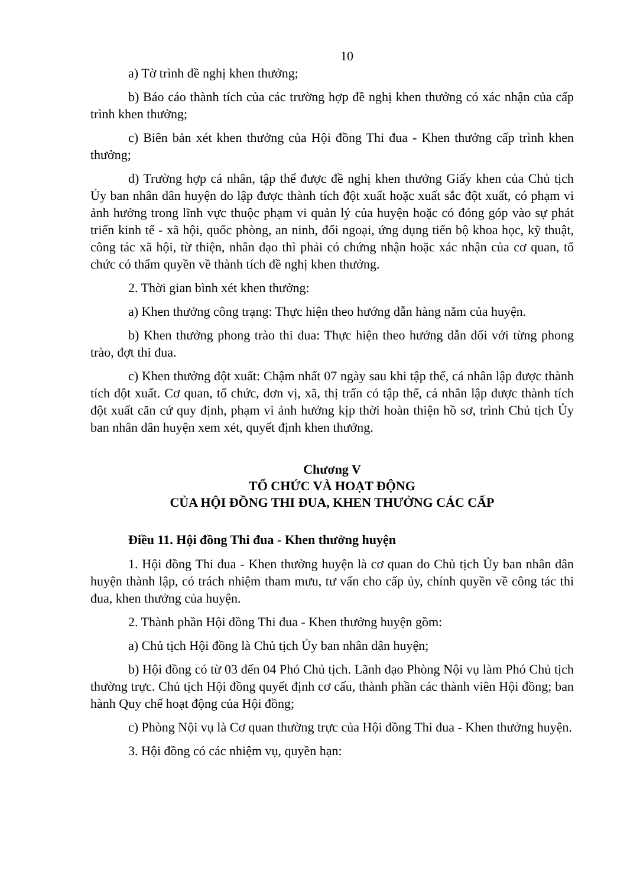10
a) Tờ trình đề nghị khen thưởng;
b) Báo cáo thành tích của các trường hợp đề nghị khen thưởng có xác nhận của cấp trình khen thưởng;
c) Biên bản xét khen thưởng của Hội đồng Thi đua - Khen thưởng cấp trình khen thưởng;
d) Trường hợp cá nhân, tập thể được đề nghị khen thưởng Giấy khen của Chủ tịch Ủy ban nhân dân huyện do lập được thành tích đột xuất hoặc xuất sắc đột xuất, có phạm vi ảnh hưởng trong lĩnh vực thuộc phạm vi quản lý của huyện hoặc có đóng góp vào sự phát triển kinh tế - xã hội, quốc phòng, an ninh, đối ngoại, ứng dụng tiến bộ khoa học, kỹ thuật, công tác xã hội, từ thiện, nhân đạo thì phải có chứng nhận hoặc xác nhận của cơ quan, tổ chức có thẩm quyền về thành tích đề nghị khen thưởng.
2. Thời gian bình xét khen thưởng:
a) Khen thưởng công trạng: Thực hiện theo hướng dẫn hàng năm của huyện.
b) Khen thưởng phong trào thi đua: Thực hiện theo hướng dẫn đối với từng phong trào, đợt thi đua.
c) Khen thưởng đột xuất: Chậm nhất 07 ngày sau khi tập thể, cá nhân lập được thành tích đột xuất. Cơ quan, tổ chức, đơn vị, xã, thị trấn có tập thể, cá nhân lập được thành tích đột xuất căn cứ quy định, phạm vi ảnh hưởng kịp thời hoàn thiện hồ sơ, trình Chủ tịch Ủy ban nhân dân huyện xem xét, quyết định khen thưởng.
Chương V
TỔ CHỨC VÀ HOẠT ĐỘNG
CỦA HỘI ĐỒNG THI ĐUA, KHEN THƯỞNG CÁC CẤP
Điều 11. Hội đồng Thi đua - Khen thưởng huyện
1. Hội đồng Thi đua - Khen thưởng huyện là cơ quan do Chủ tịch Ủy ban nhân dân huyện thành lập, có trách nhiệm tham mưu, tư vấn cho cấp ủy, chính quyền về công tác thi đua, khen thưởng của huyện.
2. Thành phần Hội đồng Thi đua - Khen thưởng huyện gồm:
a) Chủ tịch Hội đồng là Chủ tịch Ủy ban nhân dân huyện;
b) Hội đồng có từ 03 đến 04 Phó Chủ tịch. Lãnh đạo Phòng Nội vụ làm Phó Chủ tịch thường trực. Chủ tịch Hội đồng quyết định cơ cấu, thành phần các thành viên Hội đồng; ban hành Quy chế hoạt động của Hội đồng;
c) Phòng Nội vụ là Cơ quan thường trực của Hội đồng Thi đua - Khen thưởng huyện.
3. Hội đồng có các nhiệm vụ, quyền hạn: